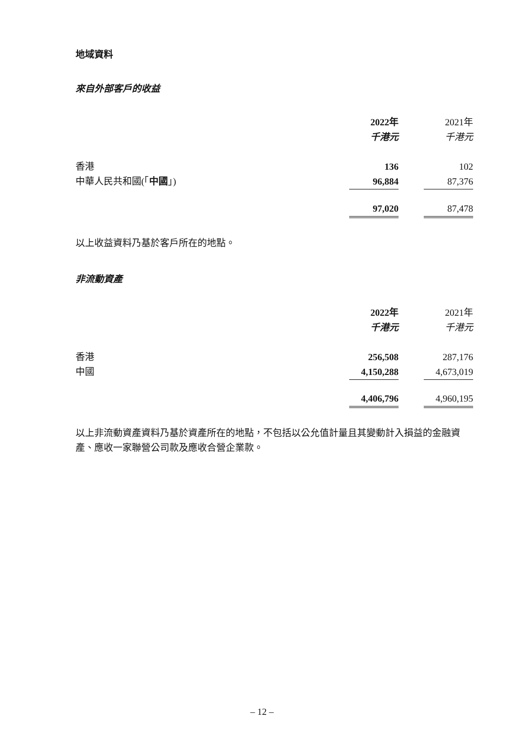地域資料
來自外部客戶的收益
| | 2022年 | | 2021年 |
| | 千港元 | | 千港元 |
| 香港 | 136 | | 102 |
| 中華人民共和國(「 中國 」) | 96,884 | | 87,376 |
| | 97,020 | | 87,478 |
以上收益資料乃基於客戶所在的地點。
非流動資產
| | 2022年 | | 2021年 |
| | 千港元 | | 千港元 |
| 香港 | 256,508 | | 287,176 |
| 中國 | 4,150,288 | | 4,673,019 |
| | 4,406,796 | | 4,960,195 |
以上非流動資產資料乃基於資產所在的地點，不包括以公允值計量且其變動計入損益的金融資產、應收一家聯營公司款及應收合營企業款。
– 12 –